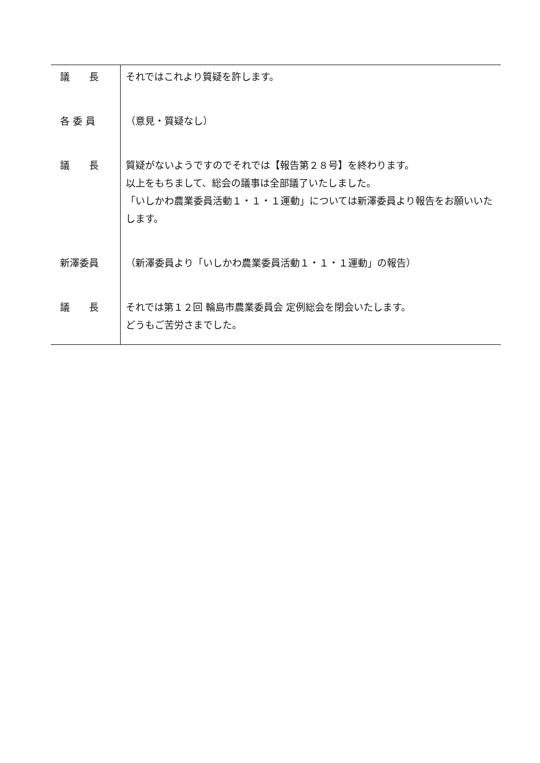| 議 長 | それではこれより質疑を許します。 |
| 各 委 員 | （意見・質疑なし） |
| 議 長 | 質疑がないようですのでそれでは【報告第２８号】を終わります。 以上をもちまして、総会の議事は全部議了いたしました。 「いしかわ農業委員活動１・１・１運動」については新澤委員より報告をお願いいたします。 |
| 新澤委員 | （新澤委員より「いしかわ農業委員活動１・１・１運動」の報告） |
| 議 長 | それでは第１２回 輪島市農業委員会 定例総会を閉会いたします。 どうもご苦労さまでした。 |